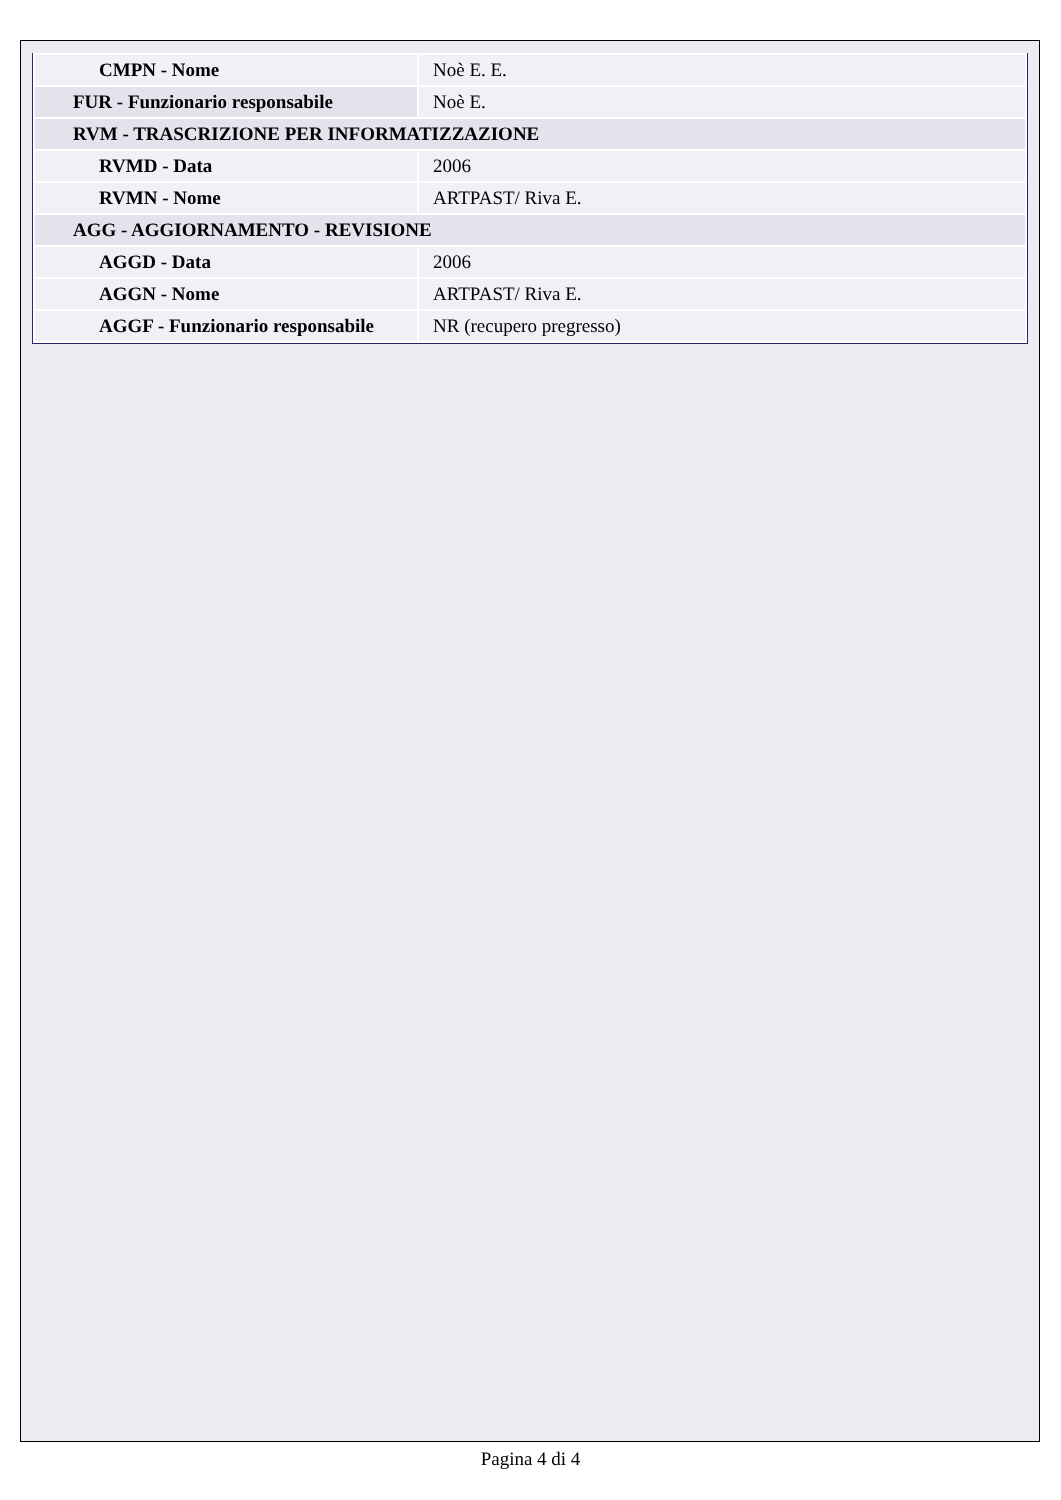| CMPN - Nome | Noè E. E. |
| FUR - Funzionario responsabile | Noè E. |
| RVM - TRASCRIZIONE PER INFORMATIZZAZIONE | |
| RVMD - Data | 2006 |
| RVMN - Nome | ARTPAST/ Riva E. |
| AGG - AGGIORNAMENTO - REVISIONE | |
| AGGD - Data | 2006 |
| AGGN - Nome | ARTPAST/ Riva E. |
| AGGF - Funzionario responsabile | NR (recupero pregresso) |
Pagina 4 di 4